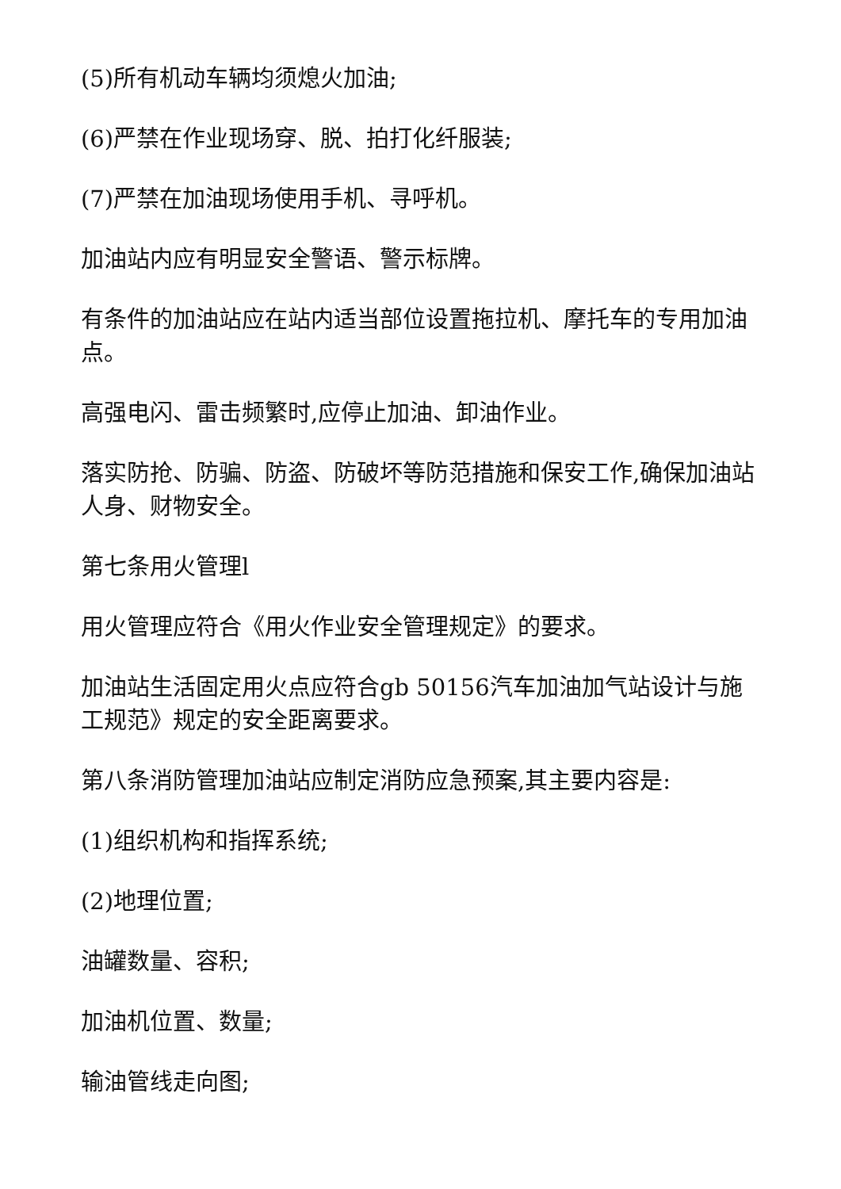(5)所有机动车辆均须熄火加油;
(6)严禁在作业现场穿、脱、拍打化纤服装;
(7)严禁在加油现场使用手机、寻呼机。
加油站内应有明显安全警语、警示标牌。
有条件的加油站应在站内适当部位设置拖拉机、摩托车的专用加油点。
高强电闪、雷击频繁时,应停止加油、卸油作业。
落实防抢、防骗、防盗、防破坏等防范措施和保安工作,确保加油站人身、财物安全。
第七条用火管理l
用火管理应符合《用火作业安全管理规定》的要求。
加油站生活固定用火点应符合gb 50156汽车加油加气站设计与施工规范》规定的安全距离要求。
第八条消防管理加油站应制定消防应急预案,其主要内容是:
(1)组织机构和指挥系统;
(2)地理位置;
油罐数量、容积;
加油机位置、数量;
输油管线走向图;